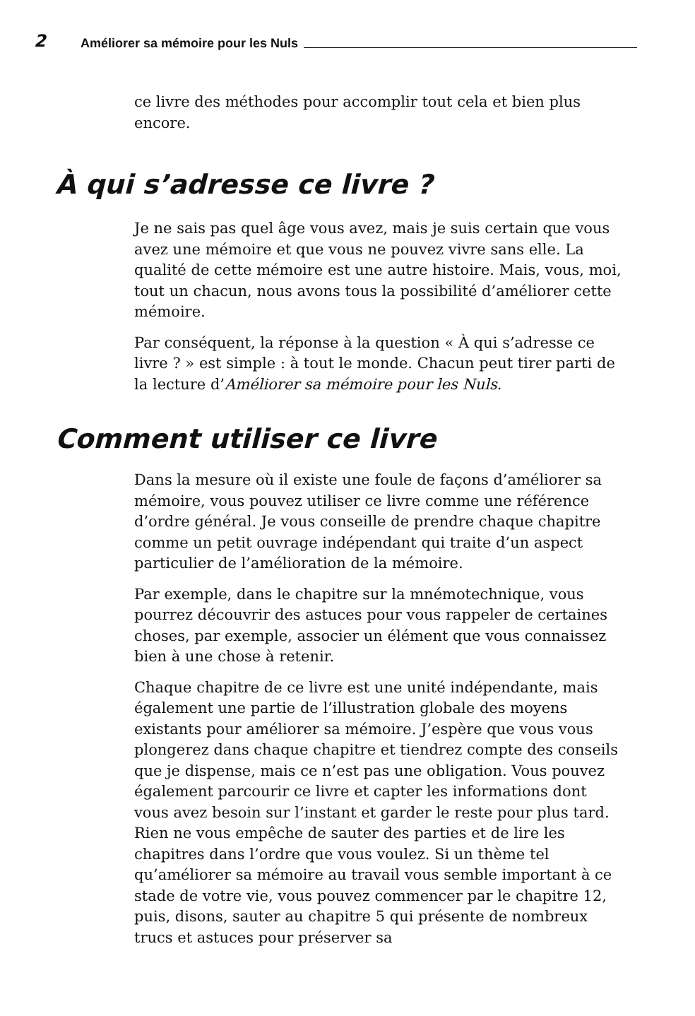2 Améliorer sa mémoire pour les Nuls
ce livre des méthodes pour accomplir tout cela et bien plus encore.
À qui s’adresse ce livre ?
Je ne sais pas quel âge vous avez, mais je suis certain que vous avez une mémoire et que vous ne pouvez vivre sans elle. La qualité de cette mémoire est une autre histoire. Mais, vous, moi, tout un chacun, nous avons tous la possibilité d’améliorer cette mémoire.
Par conséquent, la réponse à la question « À qui s’adresse ce livre ? » est simple : à tout le monde. Chacun peut tirer parti de la lecture d’Améliorer sa mémoire pour les Nuls.
Comment utiliser ce livre
Dans la mesure où il existe une foule de façons d’améliorer sa mémoire, vous pouvez utiliser ce livre comme une référence d’ordre général. Je vous conseille de prendre chaque chapitre comme un petit ouvrage indépendant qui traite d’un aspect particulier de l’amélioration de la mémoire.
Par exemple, dans le chapitre sur la mnémotechnique, vous pourrez découvrir des astuces pour vous rappeler de certaines choses, par exemple, associer un élément que vous connaissez bien à une chose à retenir.
Chaque chapitre de ce livre est une unité indépendante, mais également une partie de l’illustration globale des moyens existants pour améliorer sa mémoire. J’espère que vous vous plongerez dans chaque chapitre et tiendrez compte des conseils que je dispense, mais ce n’est pas une obligation. Vous pouvez également parcourir ce livre et capter les informations dont vous avez besoin sur l’instant et garder le reste pour plus tard. Rien ne vous empêche de sauter des parties et de lire les chapitres dans l’ordre que vous voulez. Si un thème tel qu’améliorer sa mémoire au travail vous semble important à ce stade de votre vie, vous pouvez commencer par le chapitre 12, puis, disons, sauter au chapitre 5 qui présente de nombreux trucs et astuces pour préserver sa